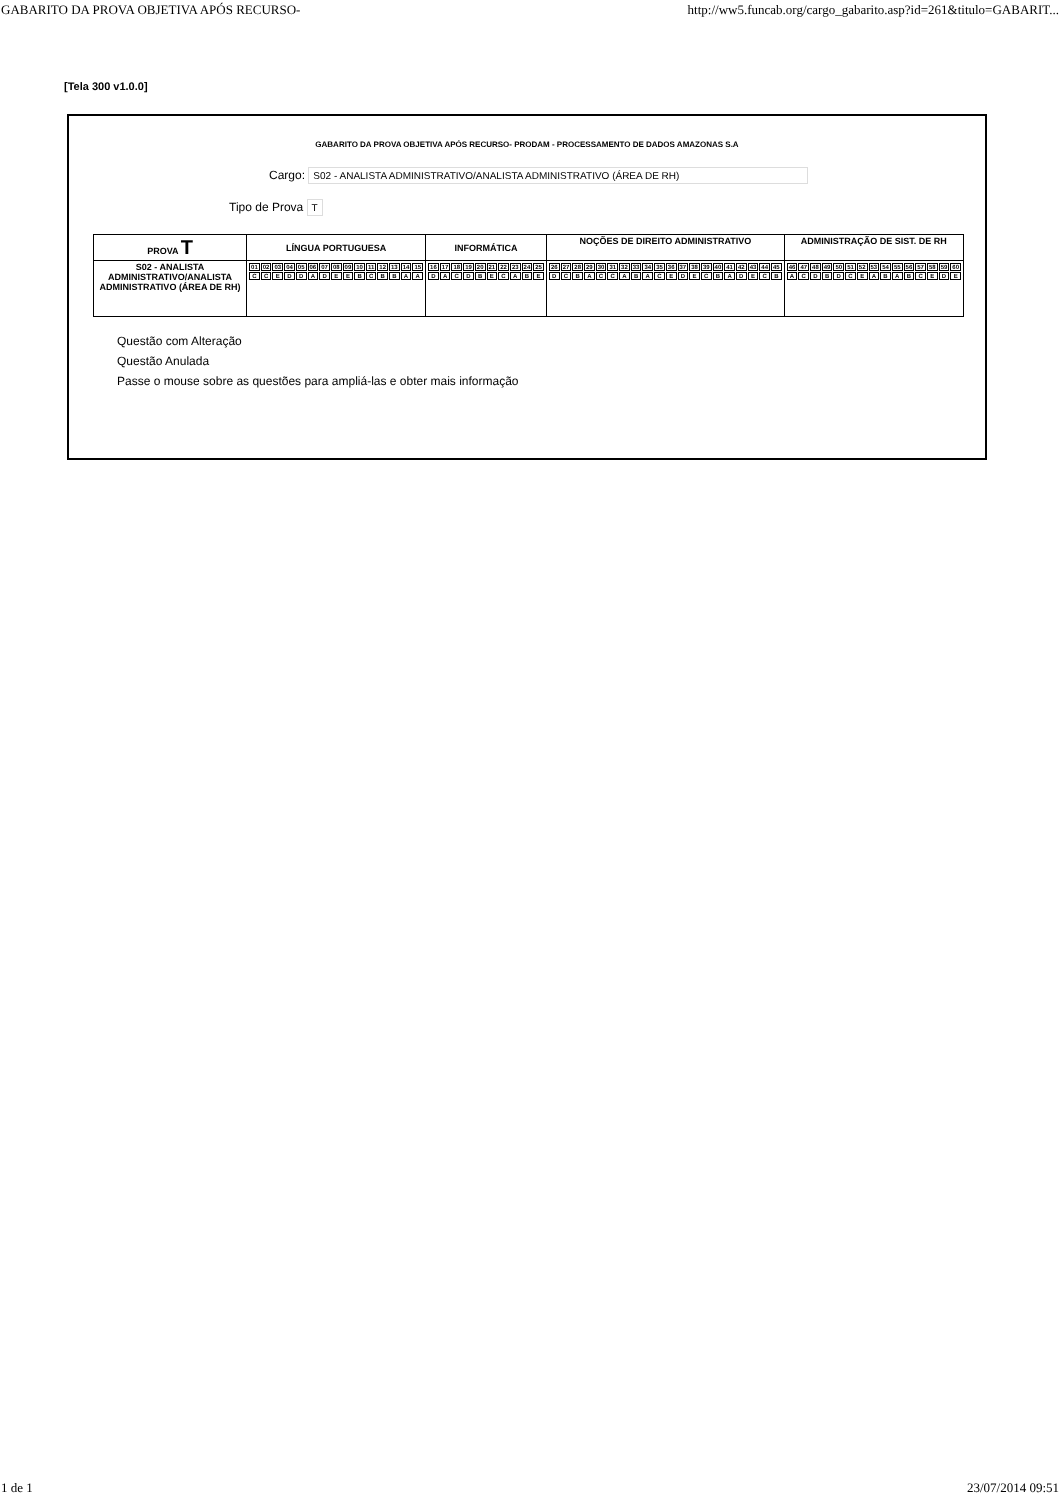GABARITO DA PROVA OBJETIVA APÓS RECURSO- http://ww5.funcab.org/cargo_gabarito.asp?id=261&titulo=GABARIT...
[Tela 300 v1.0.0]
GABARITO DA PROVA OBJETIVA APÓS RECURSO- PRODAM - PROCESSAMENTO DE DADOS AMAZONAS S.A
Cargo: S02 - ANALISTA ADMINISTRATIVO/ANALISTA ADMINISTRATIVO (ÁREA DE RH)
Tipo de Prova T
| PROVA T | LÍNGUA PORTUGUESA | INFORMÁTICA | NOÇÕES DE DIREITO ADMINISTRATIVO | ADMINISTRAÇÃO DE SIST. DE RH |
| --- | --- | --- | --- | --- |
| S02 - ANALISTA ADMINISTRATIVO/ANALISTA ADMINISTRATIVO (ÁREA DE RH) | / 01 / 02 / 03 / 04 / 05 / 06 / 07 / 08 / 09 / 10 / 11 / 12 / 13 / 14 / 15 / / C / C / E / D / D / A / D / E / E / B / C / B / B / A / A / | / 16 / 17 / 18 / 19 / 20 / 21 / 22 / 23 / 24 / 25 / / D / A / C / D / B / E / C / A / B / E / | / 26 / 27 / 28 / 29 / 30 / 31 / 32 / 33 / 34 / 35 / 36 / 37 / 38 / 39 / 40 / 41 / 42 / 43 / 44 / 45 / / D / C / B / A / C / C / A / B / A / C / E / D / E / C / B / A / D / E / C / B / | / 46 / 47 / 48 / 49 / 50 / 51 / 52 / 53 / 54 / 55 / 56 / 57 / 58 / 59 / 60 / / A / C / D / B / D / C / E / A / B / A / B / C / E / D / E / |
Questão com Alteração
Questão Anulada
Passe o mouse sobre as questões para ampliá-las e obter mais informação
1 de 1 23/07/2014 09:51